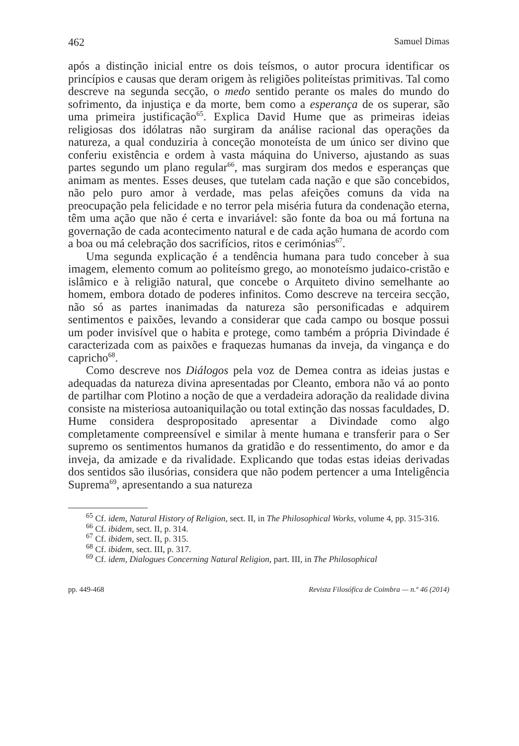462 Samuel Dimas
após a distinção inicial entre os dois teísmos, o autor procura identificar os princípios e causas que deram origem às religiões politeístas primitivas. Tal como descreve na segunda secção, o medo sentido perante os males do mundo do sofrimento, da injustiça e da morte, bem como a esperança de os superar, são uma primeira justificação<sup>65</sup>. Explica David Hume que as primeiras ideias religiosas dos idólatras não surgiram da análise racional das operações da natureza, a qual conduziria à conceção monoteísta de um único ser divino que conferiu existência e ordem à vasta máquina do Universo, ajustando as suas partes segundo um plano regular<sup>66</sup>, mas surgiram dos medos e esperanças que animam as mentes. Esses deuses, que tutelam cada nação e que são concebidos, não pelo puro amor à verdade, mas pelas afeições comuns da vida na preocupação pela felicidade e no terror pela miséria futura da condenação eterna, têm uma ação que não é certa e invariável: são fonte da boa ou má fortuna na governação de cada acontecimento natural e de cada ação humana de acordo com a boa ou má celebração dos sacrifícios, ritos e cerimónias<sup>67</sup>.
Uma segunda explicação é a tendência humana para tudo conceber à sua imagem, elemento comum ao politeísmo grego, ao monoteísmo judaico-cristão e islâmico e à religião natural, que concebe o Arquiteto divino semelhante ao homem, embora dotado de poderes infinitos. Como descreve na terceira secção, não só as partes inanimadas da natureza são personificadas e adquirem sentimentos e paixões, levando a considerar que cada campo ou bosque possui um poder invisível que o habita e protege, como também a própria Divindade é caracterizada com as paixões e fraquezas humanas da inveja, da vingança e do capricho<sup>68</sup>.
Como descreve nos Diálogos pela voz de Demea contra as ideias justas e adequadas da natureza divina apresentadas por Cleanto, embora não vá ao ponto de partilhar com Plotino a noção de que a verdadeira adoração da realidade divina consiste na misteriosa autoaniquilação ou total extinção das nossas faculdades, D. Hume considera despropositado apresentar a Divindade como algo completamente compreensível e similar à mente humana e transferir para o Ser supremo os sentimentos humanos da gratidão e do ressentimento, do amor e da inveja, da amizade e da rivalidade. Explicando que todas estas ideias derivadas dos sentidos são ilusórias, considera que não podem pertencer a uma Inteligência Suprema<sup>69</sup>, apresentando a sua natureza
<sup>65</sup> Cf. idem, Natural History of Religion, sect. II, in The Philosophical Works, volume 4, pp. 315-316.
<sup>66</sup> Cf. ibidem, sect. II, p. 314.
<sup>67</sup> Cf. ibidem, sect. II, p. 315.
<sup>68</sup> Cf. ibidem, sect. III, p. 317.
<sup>69</sup> Cf. idem, Dialogues Concerning Natural Religion, part. III, in The Philosophical
pp. 449-468 Revista Filosófica de Coimbra — n.º 46 (2014)